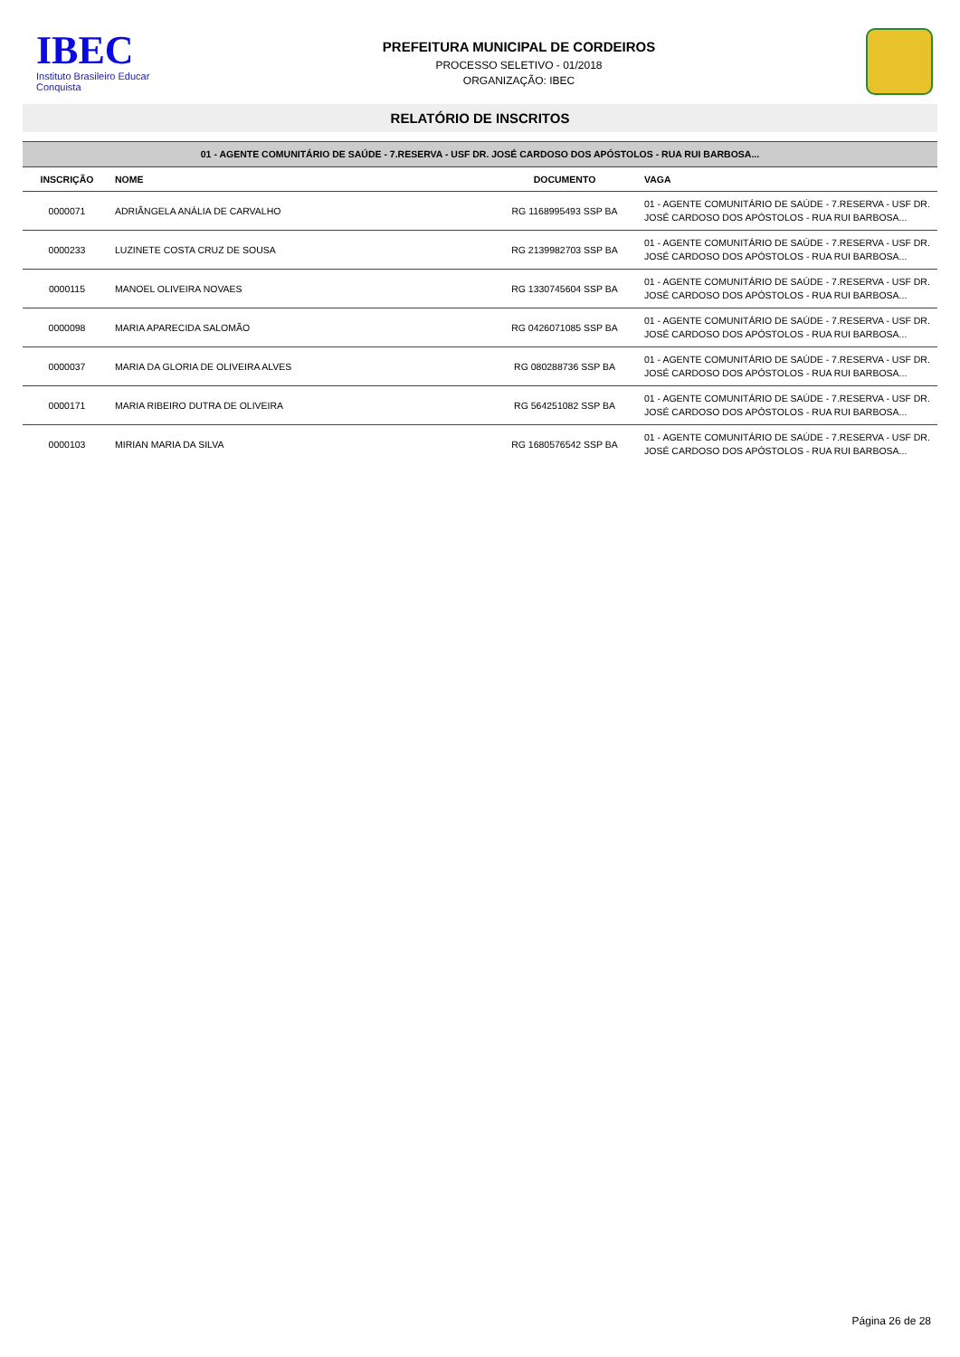IBEC
Instituto Brasileiro Educar Conquista
PREFEITURA MUNICIPAL DE CORDEIROS
PROCESSO SELETIVO - 01/2018
ORGANIZAÇÃO: IBEC
RELATÓRIO DE INSCRITOS
| 01 - AGENTE COMUNITÁRIO DE SAÚDE - 7.RESERVA - USF DR. JOSÉ CARDOSO DOS APÓSTOLOS - RUA RUI BARBOSA... | | | |
| INSCRIÇÃO | NOME | DOCUMENTO | VAGA |
| 0000071 | ADRIÂNGELA ANÁLIA DE CARVALHO | RG 1168995493 SSP BA | 01 - AGENTE COMUNITÁRIO DE SAÚDE - 7.RESERVA - USF DR. JOSÉ CARDOSO DOS APÓSTOLOS - RUA RUI BARBOSA... |
| 0000233 | LUZINETE COSTA CRUZ DE SOUSA | RG 2139982703 SSP BA | 01 - AGENTE COMUNITÁRIO DE SAÚDE - 7.RESERVA - USF DR. JOSÉ CARDOSO DOS APÓSTOLOS - RUA RUI BARBOSA... |
| 0000115 | MANOEL OLIVEIRA NOVAES | RG 1330745604 SSP BA | 01 - AGENTE COMUNITÁRIO DE SAÚDE - 7.RESERVA - USF DR. JOSÉ CARDOSO DOS APÓSTOLOS - RUA RUI BARBOSA... |
| 0000098 | MARIA APARECIDA SALOMÃO | RG 0426071085 SSP BA | 01 - AGENTE COMUNITÁRIO DE SAÚDE - 7.RESERVA - USF DR. JOSÉ CARDOSO DOS APÓSTOLOS - RUA RUI BARBOSA... |
| 0000037 | MARIA DA GLORIA DE OLIVEIRA ALVES | RG 080288736 SSP BA | 01 - AGENTE COMUNITÁRIO DE SAÚDE - 7.RESERVA - USF DR. JOSÉ CARDOSO DOS APÓSTOLOS - RUA RUI BARBOSA... |
| 0000171 | MARIA RIBEIRO DUTRA DE OLIVEIRA | RG 564251082 SSP BA | 01 - AGENTE COMUNITÁRIO DE SAÚDE - 7.RESERVA - USF DR. JOSÉ CARDOSO DOS APÓSTOLOS - RUA RUI BARBOSA... |
| 0000103 | MIRIAN MARIA DA SILVA | RG 1680576542 SSP BA | 01 - AGENTE COMUNITÁRIO DE SAÚDE - 7.RESERVA - USF DR. JOSÉ CARDOSO DOS APÓSTOLOS - RUA RUI BARBOSA... |
Página 26 de 28